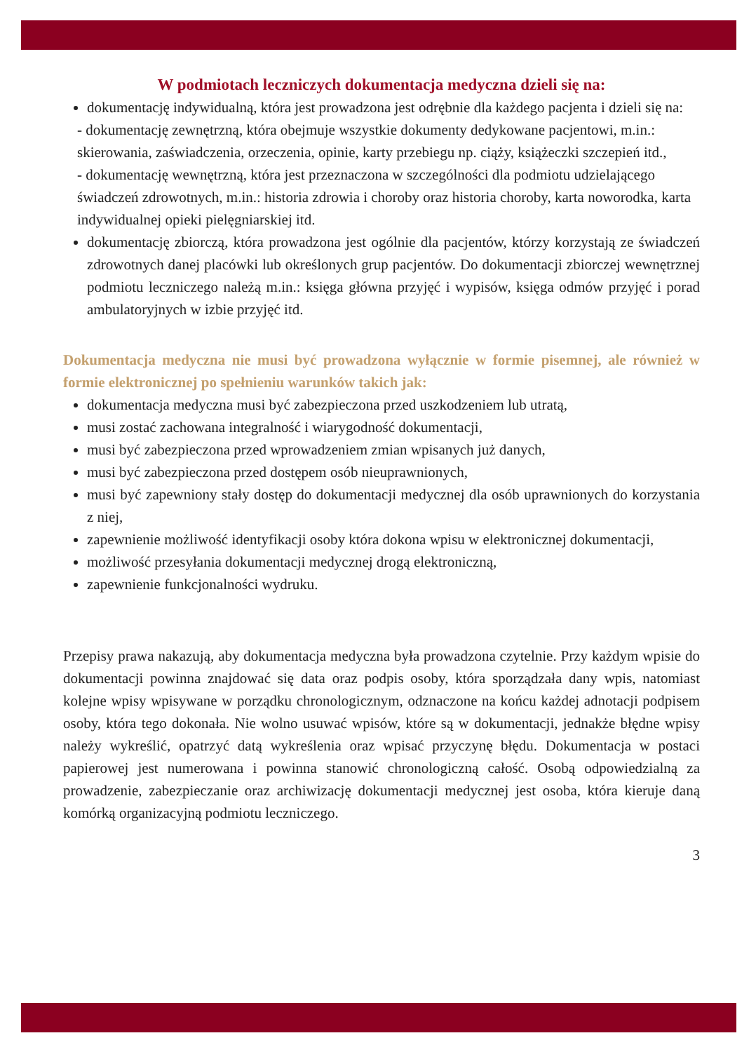W podmiotach leczniczych dokumentacja medyczna dzieli się na:
dokumentację indywidualną, która jest prowadzona jest odrębnie dla każdego pacjenta i dzieli się na:
- dokumentację zewnętrzną, która obejmuje wszystkie dokumenty dedykowane pacjentowi, m.in.: skierowania, zaświadczenia, orzeczenia, opinie, karty przebiegu np. ciąży, książeczki szczepień itd.,
- dokumentację wewnętrzną, która jest przeznaczona w szczególności dla podmiotu udzielającego świadczeń zdrowotnych, m.in.: historia zdrowia i choroby oraz historia choroby, karta noworodka, karta indywidualnej opieki pielęgniarskiej itd.
dokumentację zbiorczą, która prowadzona jest ogólnie dla pacjentów, którzy korzystają ze świadczeń zdrowotnych danej placówki lub określonych grup pacjentów. Do dokumentacji zbiorczej wewnętrznej podmiotu leczniczego należą m.in.: księga główna przyjęć i wypisów, księga odmów przyjęć i porad ambulatoryjnych w izbie przyjęć itd.
Dokumentacja medyczna nie musi być prowadzona wyłącznie w formie pisemnej, ale również w formie elektronicznej po spełnieniu warunków takich jak:
dokumentacja medyczna musi być zabezpieczona przed uszkodzeniem lub utratą,
musi zostać zachowana integralność i wiarygodność dokumentacji,
musi być zabezpieczona przed wprowadzeniem zmian wpisanych już danych,
musi być zabezpieczona przed dostępem osób nieuprawnionych,
musi być zapewniony stały dostęp do dokumentacji medycznej dla osób uprawnionych do korzystania z niej,
zapewnienie możliwość identyfikacji osoby która dokona wpisu w elektronicznej dokumentacji,
możliwość przesyłania dokumentacji medycznej drogą elektroniczną,
zapewnienie funkcjonalności wydruku.
Przepisy prawa nakazują, aby dokumentacja medyczna była prowadzona czytelnie. Przy każdym wpisie do dokumentacji powinna znajdować się data oraz podpis osoby, która sporządzała dany wpis, natomiast kolejne wpisy wpisywane w porządku chronologicznym, odznaczone na końcu każdej adnotacji podpisem osoby, która tego dokonała. Nie wolno usuwać wpisów, które są w dokumentacji, jednakże błędne wpisy należy wykreślić, opatrzyć datą wykreślenia oraz wpisać przyczynę błędu. Dokumentacja w postaci papierowej jest numerowana i powinna stanowić chronologiczną całość. Osobą odpowiedzialną za prowadzenie, zabezpieczanie oraz archiwizację dokumentacji medycznej jest osoba, która kieruje daną komórką organizacyjną podmiotu leczniczego.
3